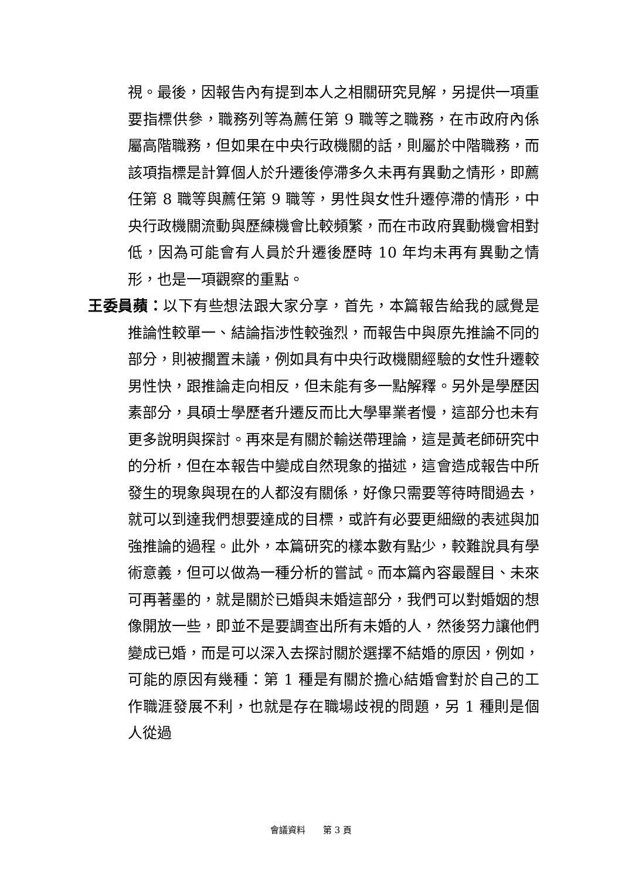視。最後，因報告內有提到本人之相關研究見解，另提供一項重要指標供參，職務列等為薦任第 9 職等之職務，在市政府內係屬高階職務，但如果在中央行政機關的話，則屬於中階職務，而該項指標是計算個人於升遷後停滯多久未再有異動之情形，即薦任第 8 職等與薦任第 9 職等，男性與女性升遷停滯的情形，中央行政機關流動與歷練機會比較頻繁，而在市政府異動機會相對低，因為可能會有人員於升遷後歷時 10 年均未再有異動之情形，也是一項觀察的重點。
王委員蘋：以下有些想法跟大家分享，首先，本篇報告給我的感覺是推論性較單一、結論指涉性較強烈，而報告中與原先推論不同的部分，則被擱置未議，例如具有中央行政機關經驗的女性升遷較男性快，跟推論走向相反，但未能有多一點解釋。另外是學歷因素部分，具碩士學歷者升遷反而比大學畢業者慢，這部分也未有更多說明與探討。再來是有關於輸送帶理論，這是黃老師研究中的分析，但在本報告中變成自然現象的描述，這會造成報告中所發生的現象與現在的人都沒有關係，好像只需要等待時間過去，就可以到達我們想要達成的目標，或許有必要更細緻的表述與加強推論的過程。此外，本篇研究的樣本數有點少，較難說具有學術意義，但可以做為一種分析的嘗試。而本篇內容最醒目、未來可再著墨的，就是關於已婚與未婚這部分，我們可以對婚姻的想像開放一些，即並不是要調查出所有未婚的人，然後努力讓他們變成已婚，而是可以深入去探討關於選擇不結婚的原因，例如，可能的原因有幾種：第 1 種是有關於擔心結婚會對於自己的工作職涯發展不利，也就是存在職場歧視的問題，另 1 種則是個人從過
會議資料　　第 3 頁